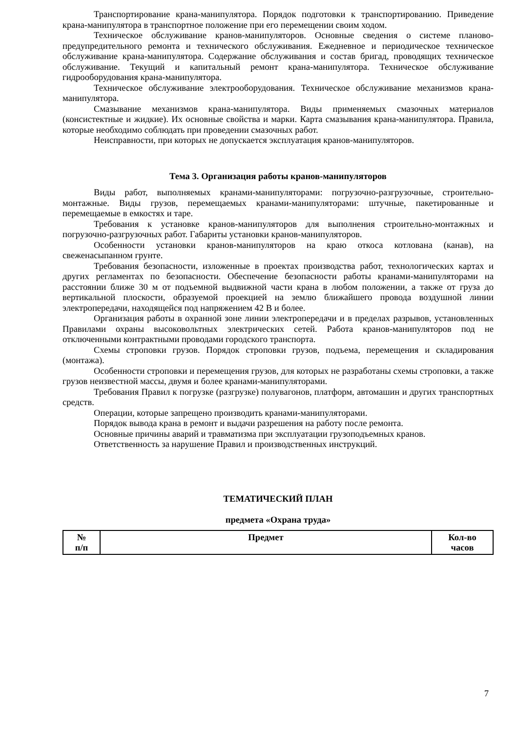Транспортирование крана-манипулятора. Порядок подготовки к транспортированию. Приведение крана-манипулятора в транспортное положение при его перемещении своим ходом.
Техническое обслуживание кранов-манипуляторов. Основные сведения о системе планово-предупредительного ремонта и технического обслуживания. Ежедневное и периодическое техническое обслуживание крана-манипулятора. Содержание обслуживания и состав бригад, проводящих техническое обслуживание. Текущий и капитальный ремонт крана-манипулятора. Техническое обслуживание гидрооборудования крана-манипулятора.
Техническое обслуживание электрооборудования. Техническое обслуживание механизмов крана-манипулятора.
Смазывание механизмов крана-манипулятора. Виды применяемых смазочных материалов (консистектные и жидкие). Их основные свойства и марки. Карта смазывания крана-манипулятора. Правила, которые необходимо соблюдать при проведении смазочных работ.
Неисправности, при которых не допускается эксплуатация кранов-манипуляторов.
Тема 3. Организация работы кранов-манипуляторов
Виды работ, выполняемых кранами-манипуляторами: погрузочно-разгрузочные, строительно-монтажные. Виды грузов, перемещаемых кранами-манипуляторами: штучные, пакетированные и перемещаемые в емкостях и таре.
Требования к установке кранов-манипуляторов для выполнения строительно-монтажных и погрузочно-разгрузочных работ. Габариты установки кранов-манипуляторов.
Особенности установки кранов-манипуляторов на краю откоса котлована (канав), на свеженасыпанном грунте.
Требования безопасности, изложенные в проектах производства работ, технологических картах и других регламентах по безопасности. Обеспечение безопасности работы кранами-манипуляторами на расстоянии ближе 30 м от подъемной выдвижной части крана в любом положении, а также от груза до вертикальной плоскости, образуемой проекцией на землю ближайшего провода воздушной линии электропередачи, находящейся под напряжением 42 В и более.
Организация работы в охранной зоне линии электропередачи и в пределах разрывов, установленных Правилами охраны высоковольтных электрических сетей. Работа кранов-манипуляторов под не отключенными контрактными проводами городского транспорта.
Схемы строповки грузов. Порядок строповки грузов, подъема, перемещения и складирования (монтажа).
Особенности строповки и перемещения грузов, для которых не разработаны схемы строповки, а также грузов неизвестной массы, двумя и более кранами-манипуляторами.
Требования Правил к погрузке (разгрузке) полувагонов, платформ, автомашин и других транспортных средств.
Операции, которые запрещено производить кранами-манипуляторами.
Порядок вывода крана в ремонт и выдачи разрешения на работу после ремонта.
Основные причины аварий и травматизма при эксплуатации грузоподъемных кранов.
Ответственность за нарушение Правил и производственных инструкций.
ТЕМАТИЧЕСКИЙ ПЛАН
предмета «Охрана труда»
| № п/п | Предмет | Кол-во часов |
| --- | --- | --- |
7